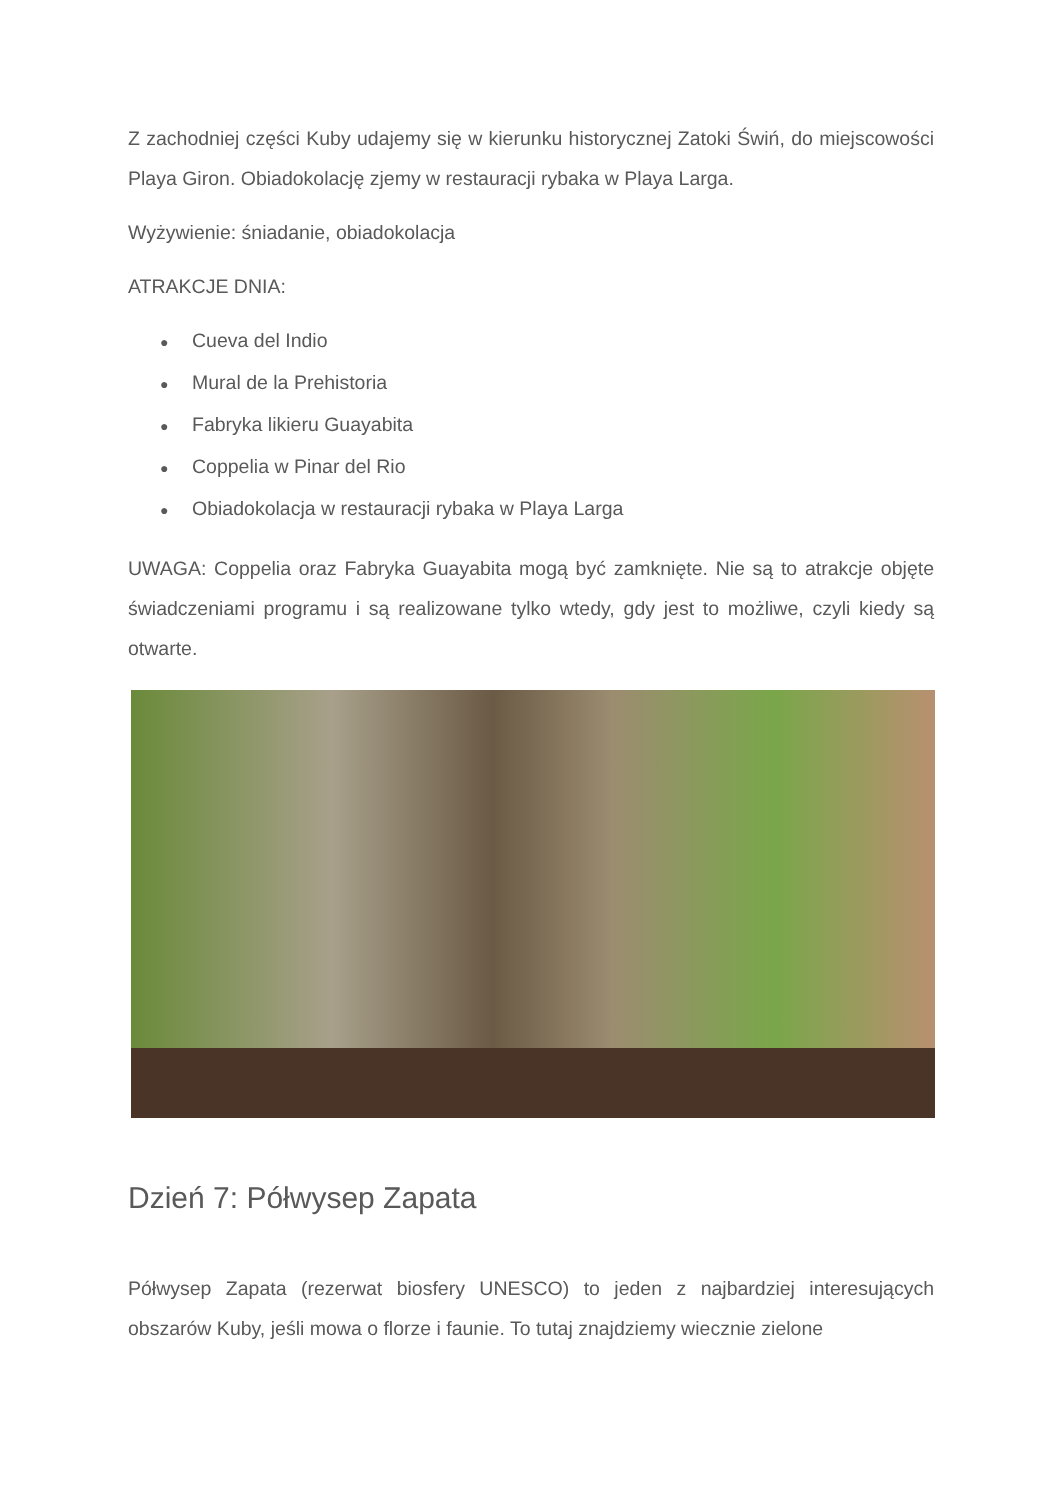Z zachodniej części Kuby udajemy się w kierunku historycznej Zatoki Świń, do miejscowości Playa Giron. Obiadokolację zjemy w restauracji rybaka w Playa Larga.
Wyżywienie: śniadanie, obiadokolacja
ATRAKCJE DNIA:
● Cueva del Indio
● Mural de la Prehistoria
● Fabryka likieru Guayabita
● Coppelia w Pinar del Rio
● Obiadokolacja w restauracji rybaka w Playa Larga
UWAGA: Coppelia oraz Fabryka Guayabita mogą być zamknięte. Nie są to atrakcje objęte świadczeniami programu i są realizowane tylko wtedy, gdy jest to możliwe, czyli kiedy są otwarte.
Dzień 7: Półwysep Zapata
Półwysep Zapata (rezerwat biosfery UNESCO) to jeden z najbardziej interesujących obszarów Kuby, jeśli mowa o florze i faunie. To tutaj znajdziemy wiecznie zielone